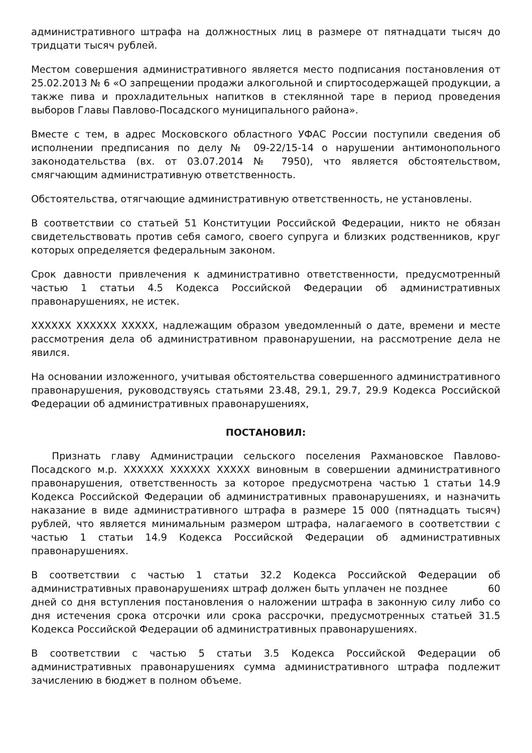административного штрафа на должностных лиц в размере от пятнадцати тысяч до тридцати тысяч рублей.
Местом совершения административного является место подписания постановления от 25.02.2013 № 6 «О запрещении продажи алкогольной и спиртосодержащей продукции, а также пива и прохладительных напитков в стеклянной таре в период проведения выборов Главы Павлово-Посадского муниципального района».
Вместе с тем, в адрес Московского областного УФАС России поступили сведения об исполнении предписания по делу № 09-22/15-14 о нарушении антимонопольного законодательства (вх. от 03.07.2014 № 7950), что является обстоятельством, смягчающим административную ответственность.
Обстоятельства, отягчающие административную ответственность, не установлены.
В соответствии со статьей 51 Конституции Российской Федерации, никто не обязан свидетельствовать против себя самого, своего супруга и близких родственников, круг которых определяется федеральным законом.
Срок давности привлечения к административно ответственности, предусмотренный частью 1 статьи 4.5 Кодекса Российской Федерации об административных правонарушениях, не истек.
XXXXXX XXXXXX XXXXX, надлежащим образом уведомленный о дате, времени и месте рассмотрения дела об административном правонарушении, на рассмотрение дела не явился.
На основании изложенного, учитывая обстоятельства совершенного административного правонарушения, руководствуясь статьями 23.48, 29.1, 29.7, 29.9 Кодекса Российской Федерации об административных правонарушениях,
ПОСТАНОВИЛ:
Признать главу Администрации сельского поселения Рахмановское Павлово-Посадского м.р. XXXXXX XXXXXX XXXXX виновным в совершении административного правонарушения, ответственность за которое предусмотрена частью 1 статьи 14.9 Кодекса Российской Федерации об административных правонарушениях, и назначить наказание в виде административного штрафа в размере 15 000 (пятнадцать тысяч) рублей, что является минимальным размером штрафа, налагаемого в соответствии с частью 1 статьи 14.9 Кодекса Российской Федерации об административных правонарушениях.
В соответствии с частью 1 статьи 32.2 Кодекса Российской Федерации об административных правонарушениях штраф должен быть уплачен не позднее 60 дней со дня вступления постановления о наложении штрафа в законную силу либо со дня истечения срока отсрочки или срока рассрочки, предусмотренных статьей 31.5 Кодекса Российской Федерации об административных правонарушениях.
В соответствии с частью 5 статьи 3.5 Кодекса Российской Федерации об административных правонарушениях сумма административного штрафа подлежит зачислению в бюджет в полном объеме.